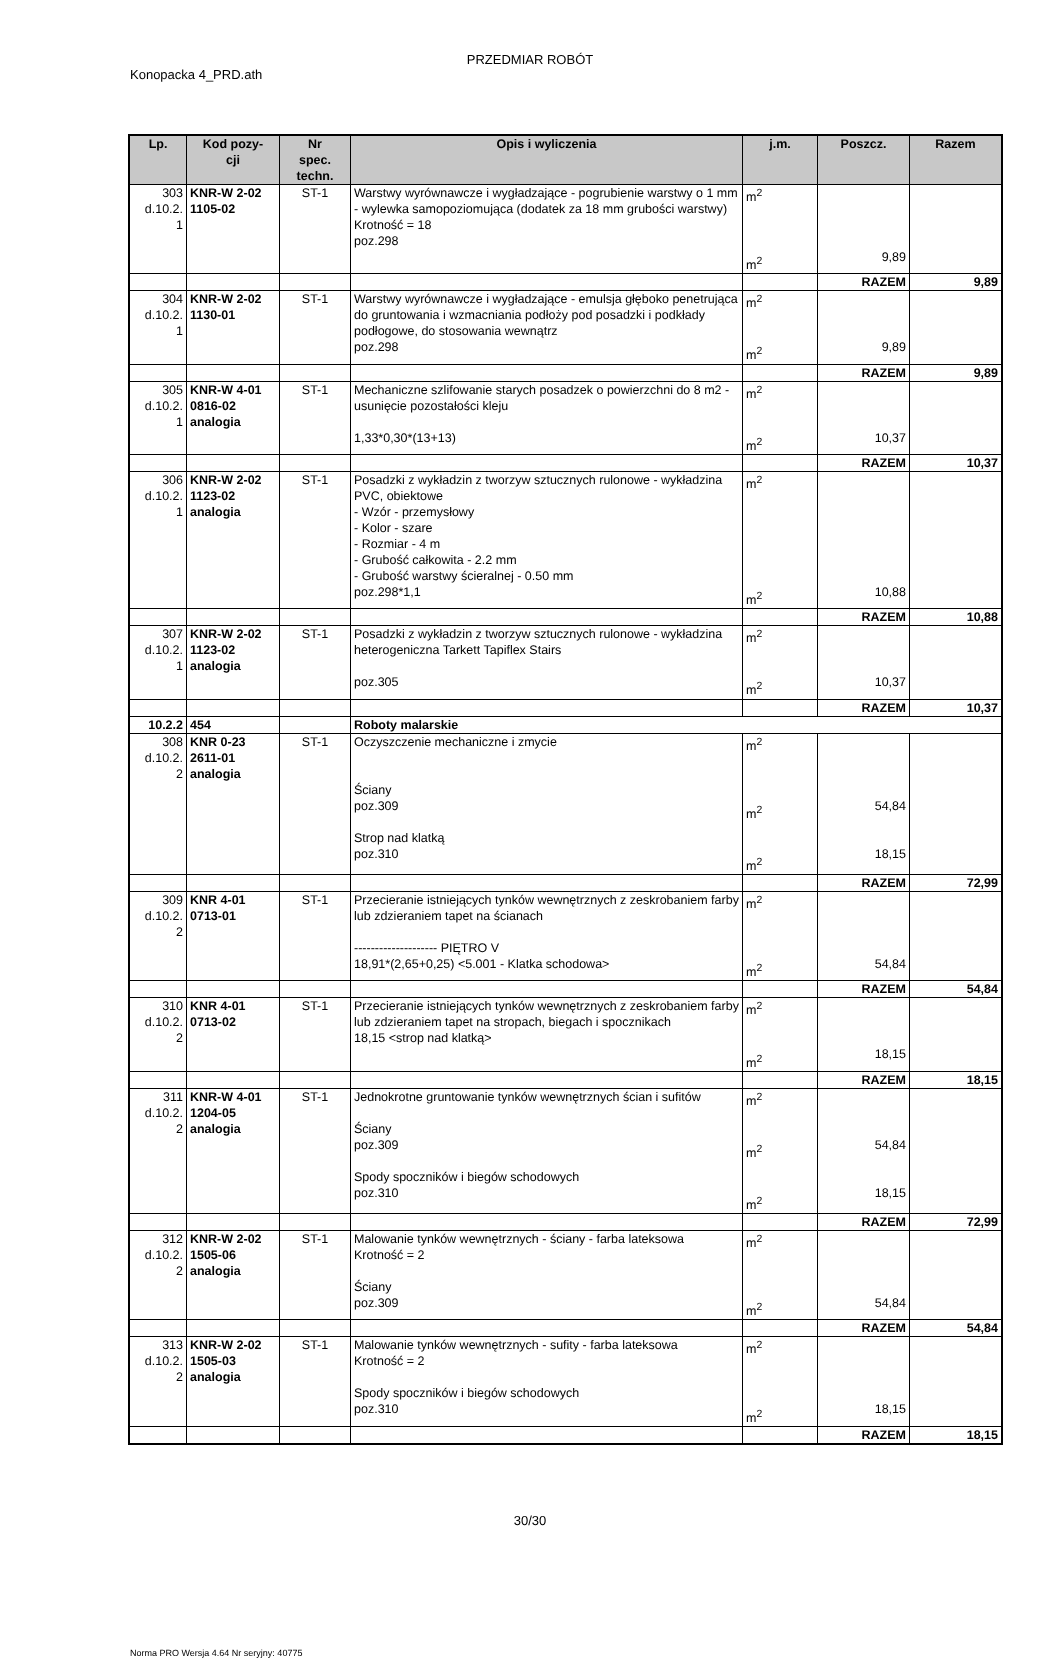PRZEDMIAR ROBÓT
Konopacka 4_PRD.ath
| Lp. | Kod pozy- cji | Nr spec. techn. | Opis i wyliczenia | j.m. | Poszcz. | Razem |
| --- | --- | --- | --- | --- | --- | --- |
| 303 d.10.2. 1 | KNR-W 2-02 1105-02 | ST-1 | Warstwy wyrównawcze i wygładzające - pogrubienie warstwy o 1 mm - wylewka samopoziomująca (dodatek za 18 mm grubości warstwy) Krotność = 18 poz.298 | m<sup>2</sup> m<sup>2</sup> | 9,89 | |
| | | | | | RAZEM | 9,89 |
| 304 d.10.2. 1 | KNR-W 2-02 1130-01 | ST-1 | Warstwy wyrównawcze i wygładzające - emulsja głęboko penetrująca do gruntowania i wzmacniania podłoży pod posadzki i podkłady podłogowe, do stosowania wewnątrz poz.298 | m<sup>2</sup> m<sup>2</sup> | 9,89 | |
| | | | | | RAZEM | 9,89 |
| 305 d.10.2. 1 | KNR-W 4-01 0816-02 analogia | ST-1 | Mechaniczne szlifowanie starych posadzek o powierzchni do 8 m2 - usunięcie pozostałości kleju 1,33*0,30*(13+13) | m<sup>2</sup> m<sup>2</sup> | 10,37 | |
| | | | | | RAZEM | 10,37 |
| 306 d.10.2. 1 | KNR-W 2-02 1123-02 analogia | ST-1 | Posadzki z wykładzin z tworzyw sztucznych rulonowe - wykładzina PVC, obiektowe - Wzór - przemysłowy - Kolor - szare - Rozmiar - 4 m - Grubość całkowita - 2.2 mm - Grubość warstwy ścieralnej - 0.50 mm poz.298*1,1 | m<sup>2</sup> m<sup>2</sup> | 10,88 | |
| | | | | | RAZEM | 10,88 |
| 307 d.10.2. 1 | KNR-W 2-02 1123-02 analogia | ST-1 | Posadzki z wykładzin z tworzyw sztucznych rulonowe - wykładzina heterogeniczna Tarkett Tapiflex Stairs poz.305 | m<sup>2</sup> m<sup>2</sup> | 10,37 | |
| | | | | | RAZEM | 10,37 |
| 10.2.2 | 454 | | Roboty malarskie | | | |
| 308 d.10.2. 2 | KNR 0-23 2611-01 analogia | ST-1 | Oczyszczenie mechaniczne i zmycie Ściany poz.309 Strop nad klatką poz.310 | m<sup>2</sup> m<sup>2</sup> m<sup>2</sup> | 54,84 18,15 | |
| | | | | | RAZEM | 72,99 |
| 309 d.10.2. 2 | KNR 4-01 0713-01 | ST-1 | Przecieranie istniejących tynków wewnętrznych z zeskrobaniem farby lub zdzieraniem tapet na ścianach -------------------- PIĘTRO V 18,91*(2,65+0,25) <5.001 - Klatka schodowa> | m<sup>2</sup> m<sup>2</sup> | 54,84 | |
| | | | | | RAZEM | 54,84 |
| 310 d.10.2. 2 | KNR 4-01 0713-02 | ST-1 | Przecieranie istniejących tynków wewnętrznych z zeskrobaniem farby lub zdzieraniem tapet na stropach, biegach i spocznikach 18,15 <strop nad klatką> | m<sup>2</sup> m<sup>2</sup> | 18,15 | |
| | | | | | RAZEM | 18,15 |
| 311 d.10.2. 2 | KNR-W 4-01 1204-05 analogia | ST-1 | Jednokrotne gruntowanie tynków wewnętrznych ścian i sufitów Ściany poz.309 Spody spoczników i biegów schodowych poz.310 | m<sup>2</sup> m<sup>2</sup> m<sup>2</sup> | 54,84 18,15 | |
| | | | | | RAZEM | 72,99 |
| 312 d.10.2. 2 | KNR-W 2-02 1505-06 analogia | ST-1 | Malowanie tynków wewnętrznych - ściany - farba lateksowa Krotność = 2 Ściany poz.309 | m<sup>2</sup> m<sup>2</sup> | 54,84 | |
| | | | | | RAZEM | 54,84 |
| 313 d.10.2. 2 | KNR-W 2-02 1505-03 analogia | ST-1 | Malowanie tynków wewnętrznych - sufity - farba lateksowa Krotność = 2 Spody spoczników i biegów schodowych poz.310 | m<sup>2</sup> m<sup>2</sup> | 18,15 | |
| | | | | | RAZEM | 18,15 |
30/30
Norma PRO Wersja 4.64 Nr seryjny: 40775